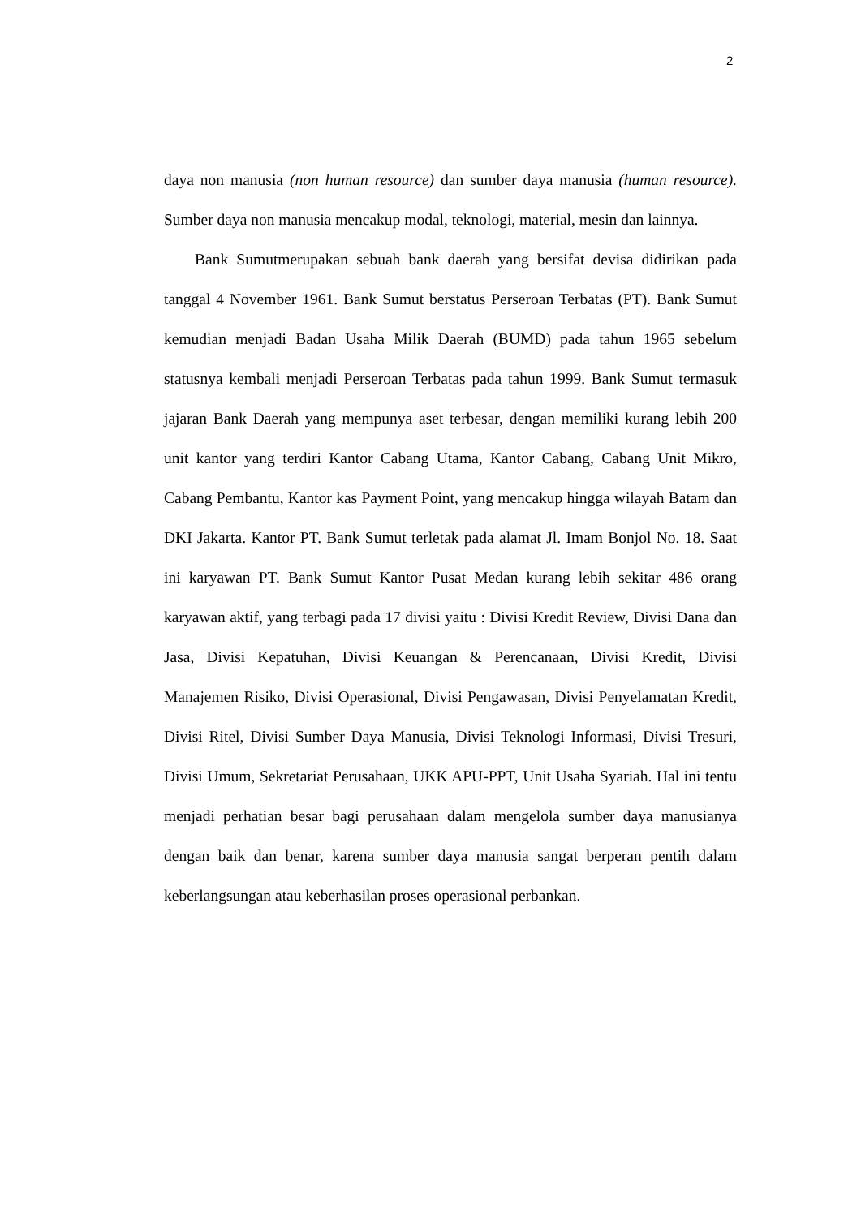2
daya non manusia (non human resource) dan sumber daya manusia (human resource). Sumber daya non manusia mencakup modal, teknologi, material, mesin dan lainnya.
Bank Sumutmerupakan sebuah bank daerah yang bersifat devisa didirikan pada tanggal 4 November 1961. Bank Sumut berstatus Perseroan Terbatas (PT). Bank Sumut kemudian menjadi Badan Usaha Milik Daerah (BUMD) pada tahun 1965 sebelum statusnya kembali menjadi Perseroan Terbatas pada tahun 1999. Bank Sumut termasuk jajaran Bank Daerah yang mempunya aset terbesar, dengan memiliki kurang lebih 200 unit kantor yang terdiri Kantor Cabang Utama, Kantor Cabang, Cabang Unit Mikro, Cabang Pembantu, Kantor kas Payment Point, yang mencakup hingga wilayah Batam dan DKI Jakarta. Kantor PT. Bank Sumut terletak pada alamat Jl. Imam Bonjol No. 18. Saat ini karyawan PT. Bank Sumut Kantor Pusat Medan kurang lebih sekitar 486 orang karyawan aktif, yang terbagi pada 17 divisi yaitu : Divisi Kredit Review, Divisi Dana dan Jasa, Divisi Kepatuhan, Divisi Keuangan & Perencanaan, Divisi Kredit, Divisi Manajemen Risiko, Divisi Operasional, Divisi Pengawasan, Divisi Penyelamatan Kredit, Divisi Ritel, Divisi Sumber Daya Manusia, Divisi Teknologi Informasi, Divisi Tresuri, Divisi Umum, Sekretariat Perusahaan, UKK APU-PPT, Unit Usaha Syariah. Hal ini tentu menjadi perhatian besar bagi perusahaan dalam mengelola sumber daya manusianya dengan baik dan benar, karena sumber daya manusia sangat berperan pentih dalam keberlangsungan atau keberhasilan proses operasional perbankan.